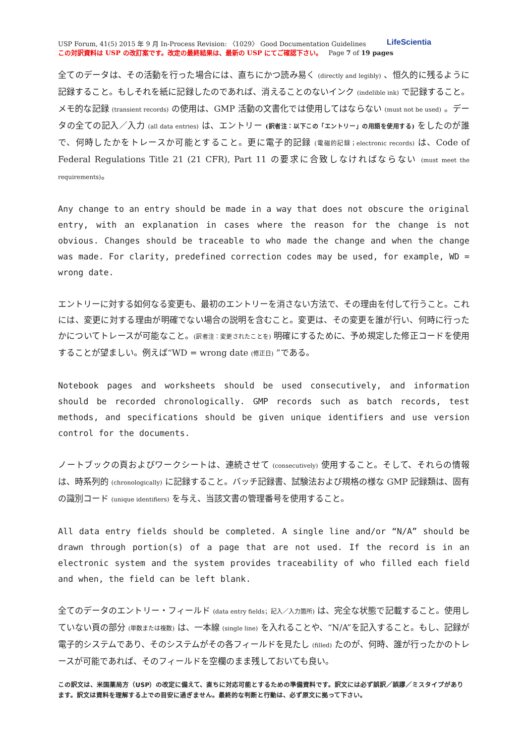USP Forum, 41(5) 2015 年 9 月 In-Process Revision: 〈1029〉 Good Documentation Guidelines
この対訳資料は USP の改訂案です。改定の最終結果は、最新の USP にてご確認下さい。 Page 7 of 19 pages
LifeScientia
全てのデータは、その活動を行った場合には、直ちにかつ読み易く (directly and legibly) 、恒久的に残るように記録すること。もしそれを紙に記録したのであれば、消えることのないインク (indelible ink) で記録すること。メモ的な記録 (transient records) の使用は、GMP 活動の文書化では使用してはならない (must not be used) 。データの全ての記入／入力 (all data entries) は、エントリー (訳者注：以下この「エントリー」の用語を使用する) をしたのが誰で、何時したかをトレースか可能とすること。更に電子的記録 (電磁的記録；electronic records) は、Code of Federal Regulations Title 21 (21 CFR), Part 11 の要求に合致しなければならない (must meet the requirements)。
Any change to an entry should be made in a way that does not obscure the original entry, with an explanation in cases where the reason for the change is not obvious. Changes should be traceable to who made the change and when the change was made. For clarity, predefined correction codes may be used, for example, WD = wrong date.
エントリーに対する如何なる変更も、最初のエントリーを消さない方法で、その理由を付して行うこと。これには、変更に対する理由が明確でない場合の説明を含むこと。変更は、その変更を誰が行い、何時に行ったかについてトレースが可能なこと。(訳者注：変更されたことを) 明確にするために、予め規定した修正コードを使用することが望ましい。例えば“WD = wrong date (修正日) ”である。
Notebook pages and worksheets should be used consecutively, and information should be recorded chronologically. GMP records such as batch records, test methods, and specifications should be given unique identifiers and use version control for the documents.
ノートブックの頁およびワークシートは、連続させて (consecutively) 使用すること。そして、それらの情報は、時系列的 (chronologically) に記録すること。バッチ記録書、試験法および規格の様な GMP 記録類は、固有の識別コード (unique identifiers) を与え、当該文書の管理番号を使用すること。
All data entry fields should be completed. A single line and/or “N/A” should be drawn through portion(s) of a page that are not used. If the record is in an electronic system and the system provides traceability of who filled each field and when, the field can be left blank.
全てのデータのエントリー・フィールド (data entry fields；記入／入力箇所) は、完全な状態で記載すること。使用していない頁の部分 (単数または複数) は、一本線 (single line) を入れることや、“N/A”を記入すること。もし、記録が電子的システムであり、そのシステムがその各フィールドを見たし (filled) たのが、何時、誰が行ったかのトレースが可能であれば、そのフィールドを空欄のまま残しておいても良い。
この訳文は、米国薬局方（USP）の改定に備えて、直ちに対応可能とするための準備資料です。訳文には必ず誤訳／誤謬／ミスタイプがあります。訳文は資料を理解する上での目安に過ぎません。最終的な判断と行動は、必ず原文に拠って下さい。